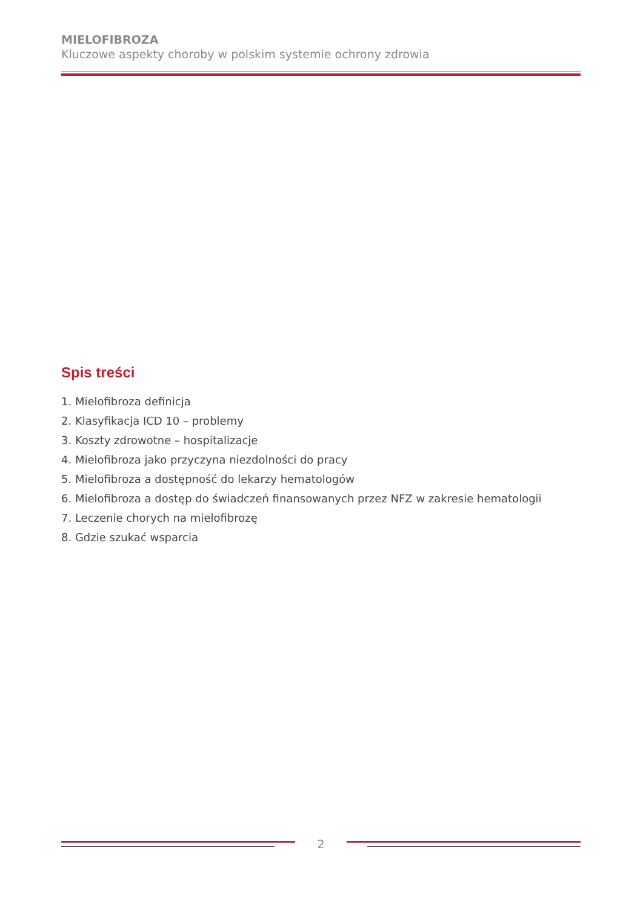MIELOFIBROZA
Kluczowe aspekty choroby w polskim systemie ochrony zdrowia
Spis treści
1. Mielofibroza definicja
2. Klasyfikacja ICD 10 – problemy
3. Koszty zdrowotne – hospitalizacje
4. Mielofibroza jako przyczyna niezdolności do pracy
5. Mielofibroza a dostępność do lekarzy hematologów
6. Mielofibroza a dostęp do świadczeń finansowanych przez NFZ w zakresie hematologii
7. Leczenie chorych na mielofibrozę
8. Gdzie szukać wsparcia
2